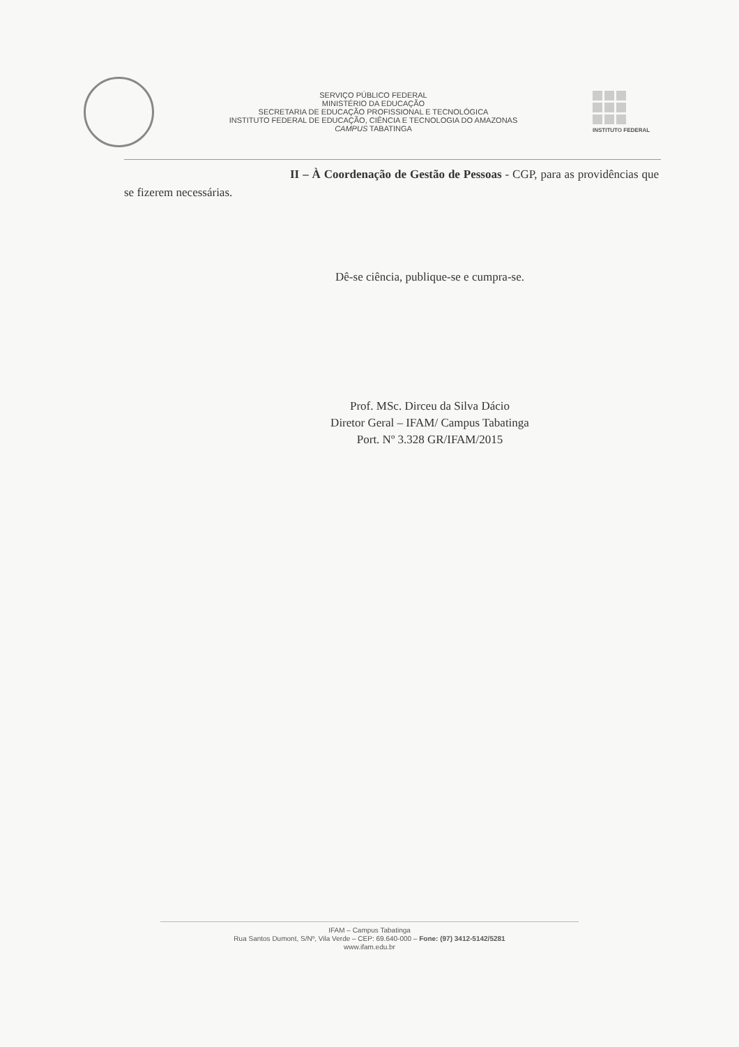SERVIÇO PÚBLICO FEDERAL
MINISTÉRIO DA EDUCAÇÃO
SECRETARIA DE EDUCAÇÃO PROFISSIONAL E TECNOLÓGICA
INSTITUTO FEDERAL DE EDUCAÇÃO, CIÊNCIA E TECNOLOGIA DO AMAZONAS
CAMPUS TABATINGA
INSTITUTO FEDERAL
II – À Coordenação de Gestão de Pessoas - CGP, para as providências que se fizerem necessárias.
Dê-se ciência, publique-se e cumpra-se.
Prof. MSc. Dirceu da Silva Dácio
Diretor Geral – IFAM/ Campus Tabatinga
Port. Nº 3.328 GR/IFAM/2015
IFAM – Campus Tabatinga
Rua Santos Dumont, S/Nº, Vila Verde – CEP: 69.640-000 – Fone: (97) 3412-5142/5281
www.ifam.edu.br